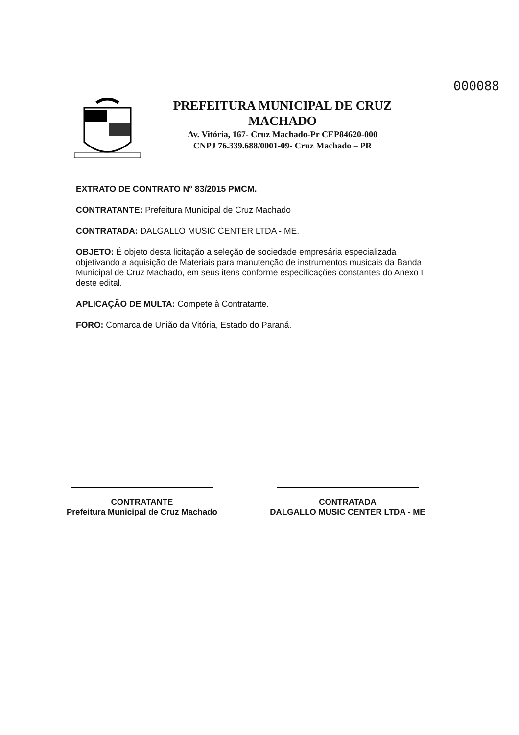000088
PREFEITURA MUNICIPAL DE CRUZ MACHADO
Av. Vitória, 167- Cruz Machado-Pr CEP84620-000
CNPJ 76.339.688/0001-09- Cruz Machado – PR
EXTRATO DE CONTRATO N° 83/2015 PMCM.
CONTRATANTE: Prefeitura Municipal de Cruz Machado
CONTRATADA: DALGALLO MUSIC CENTER LTDA - ME.
OBJETO: É objeto desta licitação a seleção de sociedade empresária especializada objetivando a aquisição de Materiais para manutenção de instrumentos musicais da Banda Municipal de Cruz Machado, em seus itens conforme especificações constantes do Anexo I deste edital.
APLICAÇÃO DE MULTA: Compete à Contratante.
FORO: Comarca de União da Vitória, Estado do Paraná.
CONTRATANTE
Prefeitura Municipal de Cruz Machado
CONTRATADA
DALGALLO MUSIC CENTER LTDA - ME